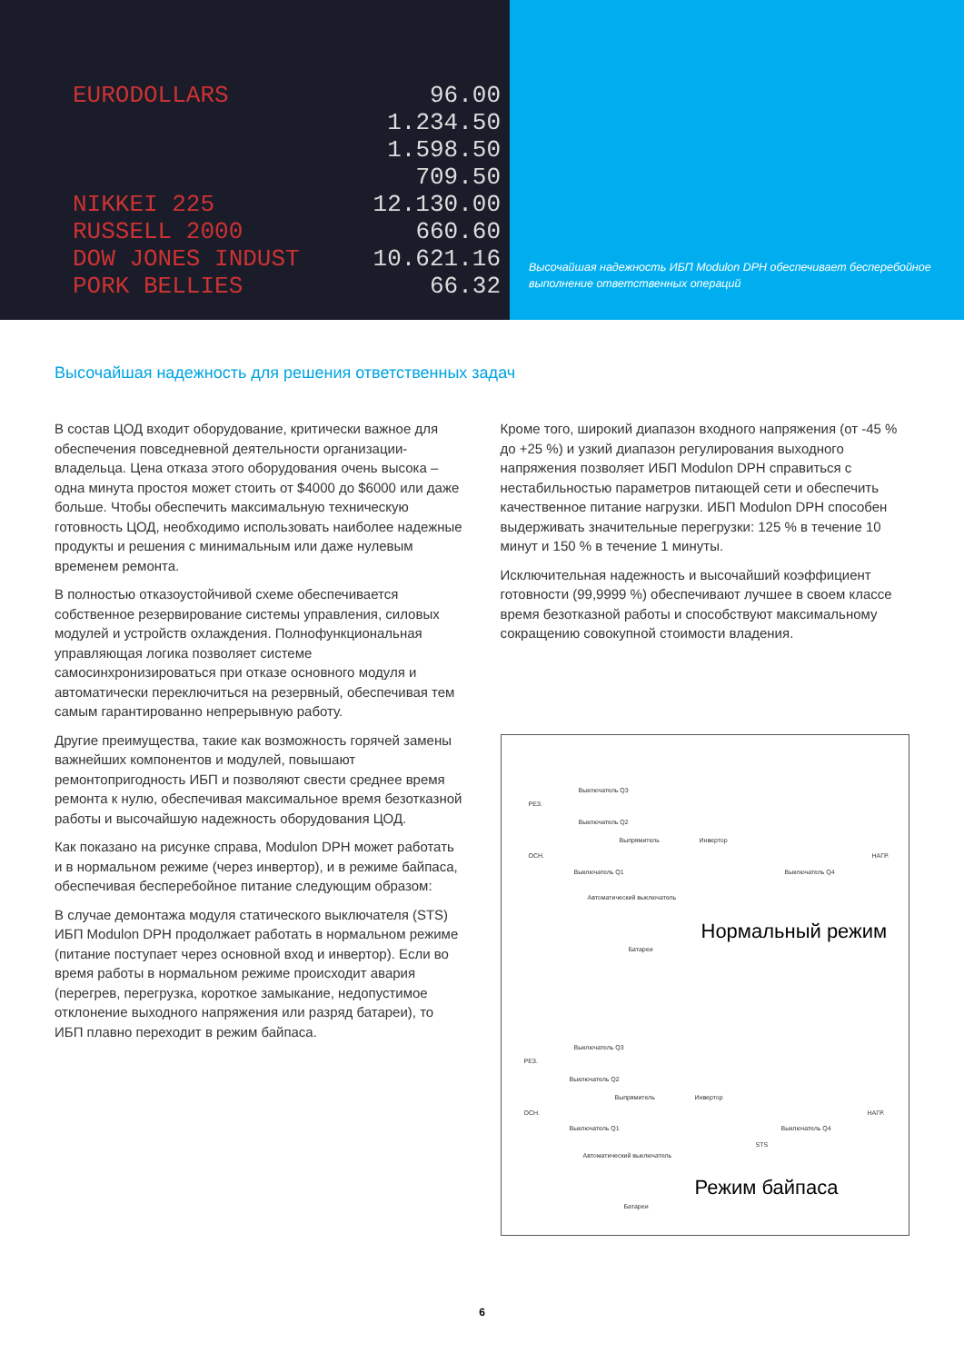EURODOLLARS 96.00
1.234.50
1.598.50
709.50
NIKKEI 225 12.130.00
RUSSELL 2000 660.60
DOW JONES INDUST 10.621.16
PORK BELLIES 66.32
Высочайшая надежность ИБП Modulon DPH обеспечивает бесперебойное выполнение ответственных операций
Высочайшая надежность для решения ответственных задач
В состав ЦОД входит оборудование, критически важное для обеспечения повседневной деятельности организации-владельца. Цена отказа этого оборудования очень высока – одна минута простоя может стоить от $4000 до $6000 или даже больше. Чтобы обеспечить максимальную техническую готовность ЦОД, необходимо использовать наиболее надежные продукты и решения с минимальным или даже нулевым временем ремонта.
В полностью отказоустойчивой схеме обеспечивается собственное резервирование системы управления, силовых модулей и устройств охлаждения. Полнофункциональная управляющая логика позволяет системе самосинхронизироваться при отказе основного модуля и автоматически переключиться на резервный, обеспечивая тем самым гарантированно непрерывную работу.
Другие преимущества, такие как возможность горячей замены важнейших компонентов и модулей, повышают ремонтопригодность ИБП и позволяют свести среднее время ремонта к нулю, обеспечивая максимальное время безотказной работы и высочайшую надежность оборудования ЦОД.
Как показано на рисунке справа, Modulon DPH может работать и в нормальном режиме (через инвертор), и в режиме байпаса, обеспечивая бесперебойное питание следующим образом:
В случае демонтажа модуля статического выключателя (STS) ИБП Modulon DPH продолжает работать в нормальном режиме (питание поступает через основной вход и инвертор). Если во время работы в нормальном режиме происходит авария (перегрев, перегрузка, короткое замыкание, недопустимое отклонение выходного напряжения или разряд батареи), то ИБП плавно переходит в режим байпаса.
Кроме того, широкий диапазон входного напряжения (от -45 % до +25 %) и узкий диапазон регулирования выходного напряжения позволяет ИБП Modulon DPH справиться с нестабильностью параметров питающей сети и обеспечить качественное питание нагрузки. ИБП Modulon DPH способен выдерживать значительные перегрузки: 125 % в течение 10 минут и 150 % в течение 1 минуты.
Исключительная надежность и высочайший коэффициент готовности (99,9999 %) обеспечивают лучшее в своем классе время безотказной работы и способствуют максимальному сокращению совокупной стоимости владения.
Выключатель Q3
РЕЗ.
Выключатель Q2
Выпрямитель Инвертор
ОСН.
Выключатель Q1 Выключатель Q4
НАГР.
Автоматический выключатель
Батареи Нормальный режим
Выключатель Q3
РЕЗ.
Выключатель Q2
Выпрямитель Инвертор
ОСН.
Выключатель Q1 Выключатель Q4
НАГР.
STS
Автоматический выключатель
Батареи Режим байпаса
6